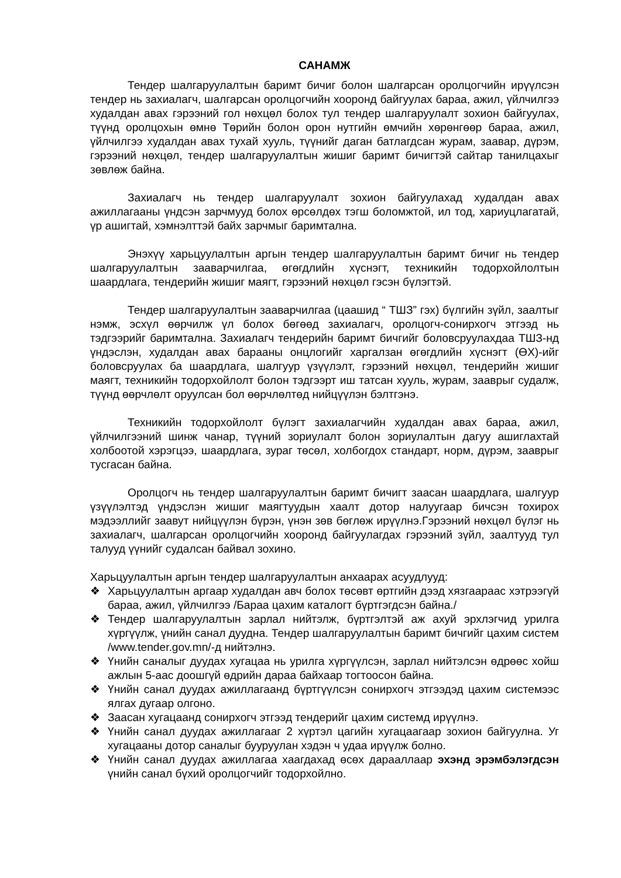САНАМЖ
Тендер шалгаруулалтын баримт бичиг болон шалгарсан оролцогчийн ирүүлсэн тендер нь захиалагч, шалгарсан оролцогчийн хооронд байгуулах бараа, ажил, үйлчилгээ худалдан авах гэрээний гол нөхцөл болох тул тендер шалгаруулалт зохион байгуулах, түүнд оролцохын өмнө Төрийн болон орон нутгийн өмчийн хөрөнгөөр бараа, ажил, үйлчилгээ худалдан авах тухай хууль, түүнийг даган батлагдсан журам, заавар, дүрэм, гэрээний нөхцөл, тендер шалгаруулалтын жишиг баримт бичигтэй сайтар танилцахыг зөвлөж байна.
Захиалагч нь тендер шалгаруулалт зохион байгуулахад худалдан авах ажиллагааны үндсэн зарчмууд болох өрсөлдөх тэгш боломжтой, ил тод, хариуцлагатай, үр ашигтай, хэмнэлттэй байх зарчмыг баримтална.
Энэхүү харьцуулалтын аргын тендер шалгаруулалтын баримт бичиг нь тендер шалгаруулалтын зааварчилгаа, өгөгдлийн хүснэгт, техникийн тодорхойлолтын шаардлага, тендерийн жишиг маягт, гэрээний нөхцөл гэсэн бүлэгтэй.
Тендер шалгаруулалтын зааварчилгаа (цаашид “ ТШЗ” гэх) бүлгийн зүйл, заалтыг нэмж, эсхүл өөрчилж үл болох бөгөөд захиалагч, оролцогч-сонирхогч этгээд нь тэдгээрийг баримтална. Захиалагч тендерийн баримт бичгийг боловсруулахдаа ТШЗ-нд үндэслэн, худалдан авах барааны онцлогийг харгалзан өгөгдлийн хүснэгт (ӨХ)-ийг боловсруулах ба шаардлага, шалгуур үзүүлэлт, гэрээний нөхцөл, тендерийн жишиг маягт, техникийн тодорхойлолт болон тэдгээрт иш татсан хууль, журам, зааврыг судалж, түүнд өөрчлөлт оруулсан бол өөрчлөлтөд нийцүүлэн бэлтгэнэ.
Техникийн тодорхойлолт бүлэгт захиалагчийн худалдан авах бараа, ажил, үйлчилгээний шинж чанар, түүний зориулалт болон зориулалтын дагуу ашиглахтай холбоотой хэрэгцээ, шаардлага, зураг төсөл, холбогдох стандарт, норм, дүрэм, зааврыг тусгасан байна.
Оролцогч нь тендер шалгаруулалтын баримт бичигт заасан шаардлага, шалгуур үзүүлэлтэд үндэслэн жишиг маягтуудын хаалт дотор налуугаар бичсэн тохирох мэдээллийг заавут нийцүүлэн бүрэн, үнэн зөв бөглөж ирүүлнэ.Гэрээний нөхцөл бүлэг нь захиалагч, шалгарсан оролцогчийн хооронд байгуулагдах гэрээний зүйл, заалтууд тул талууд үүнийг судалсан байвал зохино.
Харьцуулалтын аргын тендер шалгаруулалтын анхаарах асуудлууд:
❖ Харьцуулалтын аргаар худалдан авч болох төсөвт өртгийн дээд хязгаараас хэтрээгүй бараа, ажил, үйлчилгээ /Бараа цахим каталогт бүртгэгдсэн байна./
❖ Тендер шалгаруулалтын зарлал нийтэлж, бүртгэлтэй аж ахуй эрхлэгчид урилга хүргүүлж, үнийн санал дуудна. Тендер шалгаруулалтын баримт бичгийг цахим систем /www.tender.gov.mn/-д нийтэлнэ.
❖ Үнийн саналыг дуудах хугацаа нь урилга хүргүүлсэн, зарлал нийтэлсэн өдрөөс хойш ажлын 5-аас доошгүй өдрийн дараа байхаар тогтоосон байна.
❖ Үнийн санал дуудах ажиллагаанд бүртгүүлсэн сонирхогч этгээдэд цахим системээс ялгах дугаар олгоно.
❖ Заасан хугацаанд сонирхогч этгээд тендерийг цахим системд ирүүлнэ.
❖ Үнийн санал дуудах ажиллагааг 2 хүртэл цагийн хугацаагаар зохион байгуулна. Уг хугацааны дотор саналыг бууруулан хэдэн ч удаа ирүүлж болно.
❖ Үнийн санал дуудах ажиллагаа хаагдахад өсөх дарааллаар эхэнд эрэмбэлэгдсэн үнийн санал бүхий оролцогчийг тодорхойлно.